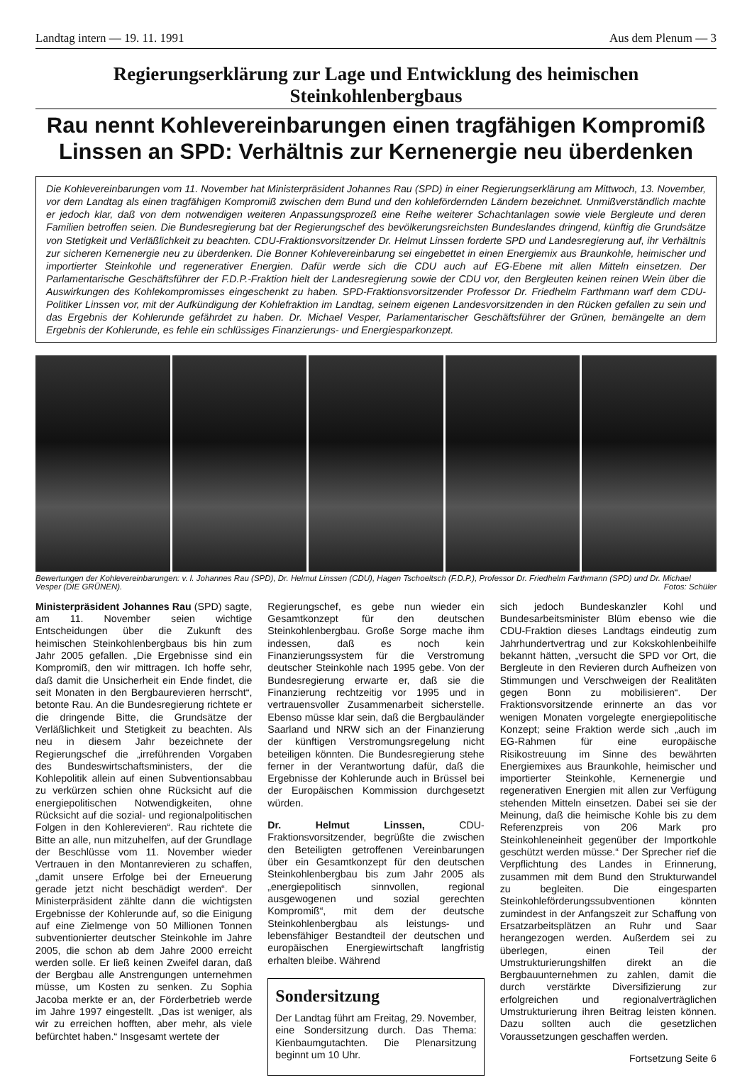Landtag intern — 19. 11. 1991 Aus dem Plenum — 3
Regierungserklärung zur Lage und Entwicklung des heimischen Steinkohlenbergbaus
Rau nennt Kohlevereinbarungen einen tragfähigen Kompromiß
Linssen an SPD: Verhältnis zur Kernenergie neu überdenken
Die Kohlevereinbarungen vom 11. November hat Ministerpräsident Johannes Rau (SPD) in einer Regierungserklärung am Mittwoch, 13. November, vor dem Landtag als einen tragfähigen Kompromiß zwischen dem Bund und den kohlefördernden Ländern bezeichnet. Unmißverständlich machte er jedoch klar, daß von dem notwendigen weiteren Anpassungsprozeß eine Reihe weiterer Schachtanlagen sowie viele Bergleute und deren Familien betroffen seien. Die Bundesregierung bat der Regierungschef des bevölkerungsreichsten Bundeslandes dringend, künftig die Grundsätze von Stetigkeit und Verläßlichkeit zu beachten. CDU-Fraktionsvorsitzender Dr. Helmut Linssen forderte SPD und Landesregierung auf, ihr Verhältnis zur sicheren Kernenergie neu zu überdenken. Die Bonner Kohlevereinbarung sei eingebettet in einen Energiemix aus Braunkohle, heimischer und importierter Steinkohle und regenerativer Energien. Dafür werde sich die CDU auch auf EG-Ebene mit allen Mitteln einsetzen. Der Parlamentarische Geschäftsführer der F.D.P.-Fraktion hielt der Landesregierung sowie der CDU vor, den Bergleuten keinen reinen Wein über die Auswirkungen des Kohlekompromisses eingeschenkt zu haben. SPD-Fraktionsvorsitzender Professor Dr. Friedhelm Farthmann warf dem CDU-Politiker Linssen vor, mit der Aufkündigung der Kohlefraktion im Landtag, seinem eigenen Landesvorsitzenden in den Rücken gefallen zu sein und das Ergebnis der Kohlerunde gefährdet zu haben. Dr. Michael Vesper, Parlamentarischer Geschäftsführer der Grünen, bemängelte an dem Ergebnis der Kohlerunde, es fehle ein schlüssiges Finanzierungs- und Energiesparkonzept.
Bewertungen der Kohlevereinbarungen: v. l. Johannes Rau (SPD), Dr. Helmut Linssen (CDU), Hagen Tschoeltsch (F.D.P.), Professor Dr. Friedhelm Farthmann (SPD) und Dr. Michael Vesper (DIE GRÜNEN). Fotos: Schüler
Ministerpräsident Johannes Rau (SPD) sagte, am 11. November seien wichtige Entscheidungen über die Zukunft des heimischen Steinkohlenbergbaus bis hin zum Jahr 2005 gefallen. „Die Ergebnisse sind ein Kompromiß, den wir mittragen. Ich hoffe sehr, daß damit die Unsicherheit ein Ende findet, die seit Monaten in den Bergbaurevieren herrscht“, betonte Rau. An die Bundesregierung richtete er die dringende Bitte, die Grundsätze der Verläßlichkeit und Stetigkeit zu beachten. Als neu in diesem Jahr bezeichnete der Regierungschef die „irreführenden Vorgaben des Bundeswirtschaftsministers, der die Kohlepolitik allein auf einen Subventionsabbau zu verkürzen schien ohne Rücksicht auf die energiepolitischen Notwendigkeiten, ohne Rücksicht auf die sozial- und regionalpolitischen Folgen in den Kohlerevieren“. Rau richtete die Bitte an alle, nun mitzuhelfen, auf der Grundlage der Beschlüsse vom 11. November wieder Vertrauen in den Montanrevieren zu schaffen, „damit unsere Erfolge bei der Erneuerung gerade jetzt nicht beschädigt werden“. Der Ministerpräsident zählte dann die wichtigsten Ergebnisse der Kohlerunde auf, so die Einigung auf eine Zielmenge von 50 Millionen Tonnen subventionierter deutscher Steinkohle im Jahre 2005, die schon ab dem Jahre 2000 erreicht werden solle. Er ließ keinen Zweifel daran, daß der Bergbau alle Anstrengungen unternehmen müsse, um Kosten zu senken. Zu Sophia Jacoba merkte er an, der Förderbetrieb werde im Jahre 1997 eingestellt. „Das ist weniger, als wir zu erreichen hofften, aber mehr, als viele befürchtet haben.“ Insgesamt wertete der
Regierungschef, es gebe nun wieder ein Gesamtkonzept für den deutschen Steinkohlenbergbau. Große Sorge mache ihm indessen, daß es noch kein Finanzierungssystem für die Verstromung deutscher Steinkohle nach 1995 gebe. Von der Bundesregierung erwarte er, daß sie die Finanzierung rechtzeitig vor 1995 und in vertrauensvoller Zusammenarbeit sicherstelle. Ebenso müsse klar sein, daß die Bergbauländer Saarland und NRW sich an der Finanzierung der künftigen Verstromungsregelung nicht beteiligen könnten. Die Bundesregierung stehe ferner in der Verantwortung dafür, daß die Ergebnisse der Kohlerunde auch in Brüssel bei der Europäischen Kommission durchgesetzt würden.
Dr. Helmut Linssen, CDU-Fraktionsvorsitzender, begrüßte die zwischen den Beteiligten getroffenen Vereinbarungen über ein Gesamtkonzept für den deutschen Steinkohlenbergbau bis zum Jahr 2005 als „energiepolitisch sinnvollen, regional ausgewogenen und sozial gerechten Kompromiß“, mit dem der deutsche Steinkohlenbergbau als leistungs- und lebensfähiger Bestandteil der deutschen und europäischen Energiewirtschaft langfristig erhalten bleibe. Während
Sondersitzung
Der Landtag führt am Freitag, 29. November, eine Sondersitzung durch. Das Thema: Kienbaumgutachten. Die Plenarsitzung beginnt um 10 Uhr.
sich jedoch Bundeskanzler Kohl und Bundesarbeitsminister Blüm ebenso wie die CDU-Fraktion dieses Landtags eindeutig zum Jahrhundertvertrag und zur Kokskohlenbeihilfe bekannt hätten, „versucht die SPD vor Ort, die Bergleute in den Revieren durch Aufheizen von Stimmungen und Verschweigen der Realitäten gegen Bonn zu mobilisieren“. Der Fraktionsvorsitzende erinnerte an das vor wenigen Monaten vorgelegte energiepolitische Konzept; seine Fraktion werde sich „auch im EG-Rahmen für eine europäische Risikostreuung im Sinne des bewährten Energiemixes aus Braunkohle, heimischer und importierter Steinkohle, Kernenergie und regenerativen Energien mit allen zur Verfügung stehenden Mitteln einsetzen. Dabei sei sie der Meinung, daß die heimische Kohle bis zu dem Referenzpreis von 206 Mark pro Steinkohleneinheit gegenüber der Importkohle geschützt werden müsse.“ Der Sprecher rief die Verpflichtung des Landes in Erinnerung, zusammen mit dem Bund den Strukturwandel zu begleiten. Die eingesparten Steinkohleförderungssubventionen könnten zumindest in der Anfangszeit zur Schaffung von Ersatzarbeitsplätzen an Ruhr und Saar herangezogen werden. Außerdem sei zu überlegen, einen Teil der Umstrukturierungshilfen direkt an die Bergbauunternehmen zu zahlen, damit die durch verstärkte Diversifizierung zur erfolgreichen und regionalverträglichen Umstrukturierung ihren Beitrag leisten können. Dazu sollten auch die gesetzlichen Voraussetzungen geschaffen werden.
Fortsetzung Seite 6